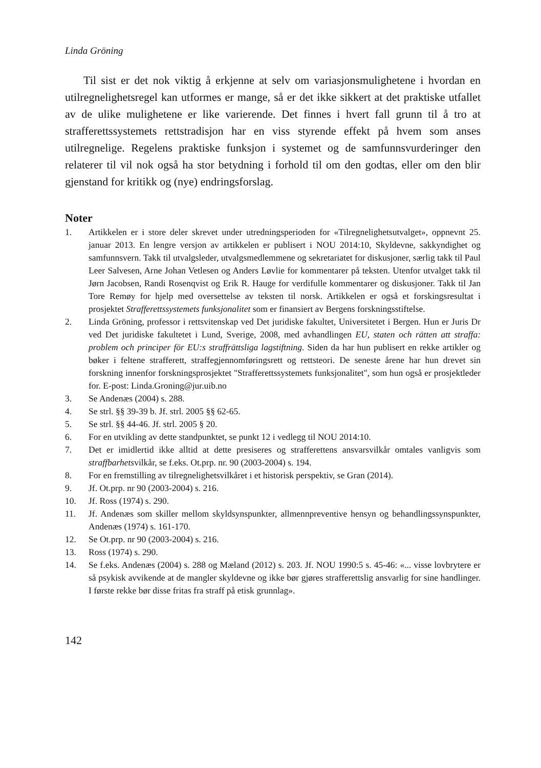Linda Gröning
Til sist er det nok viktig å erkjenne at selv om variasjonsmulighetene i hvordan en utilregnelighetsregel kan utformes er mange, så er det ikke sikkert at det praktiske utfallet av de ulike mulighetene er like varierende. Det finnes i hvert fall grunn til å tro at strafferettssystemets rettstradisjon har en viss styrende effekt på hvem som anses utilregnelige. Regelens praktiske funksjon i systemet og de samfunnsvurderinger den relaterer til vil nok også ha stor betydning i forhold til om den godtas, eller om den blir gjenstand for kritikk og (nye) endringsforslag.
Noter
1. Artikkelen er i store deler skrevet under utredningsperioden for «Tilregnelighetsutvalget», oppnevnt 25. januar 2013. En lengre versjon av artikkelen er publisert i NOU 2014:10, Skyldevne, sakkyndighet og samfunnsvern. Takk til utvalgsleder, utvalgsmedlemmene og sekretariatet for diskusjoner, særlig takk til Paul Leer Salvesen, Arne Johan Vetlesen og Anders Løvlie for kommentarer på teksten. Utenfor utvalget takk til Jørn Jacobsen, Randi Rosenqvist og Erik R. Hauge for verdifulle kommentarer og diskusjoner. Takk til Jan Tore Remøy for hjelp med oversettelse av teksten til norsk. Artikkelen er også et forskingsresultat i prosjektet Strafferettssystemets funksjonalitet som er finansiert av Bergens forskningsstiftelse.
2. Linda Gröning, professor i rettsvitenskap ved Det juridiske fakultet, Universitetet i Bergen. Hun er Juris Dr ved Det juridiske fakultetet i Lund, Sverige, 2008, med avhandlingen EU, staten och rätten att straffa: problem och principer för EU:s straffrättsliga lagstiftning. Siden da har hun publisert en rekke artikler og bøker i feltene strafferett, straffegjennomføringsrett og rettsteori. De seneste årene har hun drevet sin forskning innenfor forskningsprosjektet "Strafferettssystemets funksjonalitet", som hun også er prosjektleder for. E-post: Linda.Groning@jur.uib.no
3. Se Andenæs (2004) s. 288.
4. Se strl. §§ 39-39 b. Jf. strl. 2005 §§ 62-65.
5. Se strl. §§ 44-46. Jf. strl. 2005 § 20.
6. For en utvikling av dette standpunktet, se punkt 12 i vedlegg til NOU 2014:10.
7. Det er imidlertid ikke alltid at dette presiseres og strafferettens ansvarsvilkår omtales vanligvis som straffbarhetsvilkår, se f.eks. Ot.prp. nr. 90 (2003-2004) s. 194.
8. For en fremstilling av tilregnelighetsvilkåret i et historisk perspektiv, se Gran (2014).
9. Jf. Ot.prp. nr 90 (2003-2004) s. 216.
10. Jf. Ross (1974) s. 290.
11. Jf. Andenæs som skiller mellom skyldsynspunkter, allmennpreventive hensyn og behandlingssynspunkter, Andenæs (1974) s. 161-170.
12. Se Ot.prp. nr 90 (2003-2004) s. 216.
13. Ross (1974) s. 290.
14. Se f.eks. Andenæs (2004) s. 288 og Mæland (2012) s. 203. Jf. NOU 1990:5 s. 45-46: «... visse lovbrytere er så psykisk avvikende at de mangler skyldevne og ikke bør gjøres strafferettslig ansvarlig for sine handlinger. I første rekke bør disse fritas fra straff på etisk grunnlag».
142